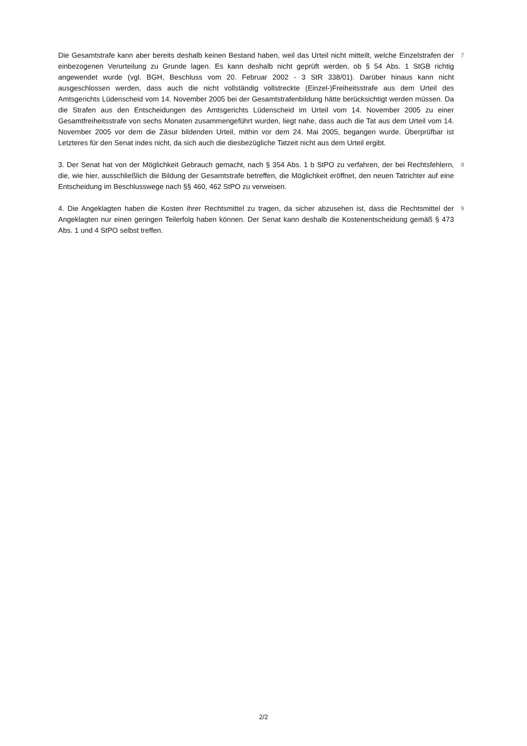Die Gesamtstrafe kann aber bereits deshalb keinen Bestand haben, weil das Urteil nicht mitteilt, welche Einzelstrafen der einbezogenen Verurteilung zu Grunde lagen. Es kann deshalb nicht geprüft werden, ob § 54 Abs. 1 StGB richtig angewendet wurde (vgl. BGH, Beschluss vom 20. Februar 2002 - 3 StR 338/01). Darüber hinaus kann nicht ausgeschlossen werden, dass auch die nicht vollständig vollstreckte (Einzel-)Freiheitsstrafe aus dem Urteil des Amtsgerichts Lüdenscheid vom 14. November 2005 bei der Gesamtstrafenbildung hätte berücksichtigt werden müssen. Da die Strafen aus den Entscheidungen des Amtsgerichts Lüdenscheid im Urteil vom 14. November 2005 zu einer Gesamtfreiheitsstrafe von sechs Monaten zusammengeführt wurden, liegt nahe, dass auch die Tat aus dem Urteil vom 14. November 2005 vor dem die Zäsur bildenden Urteil, mithin vor dem 24. Mai 2005, begangen wurde. Überprüfbar ist Letzteres für den Senat indes nicht, da sich auch die diesbezügliche Tatzeit nicht aus dem Urteil ergibt.
7
3. Der Senat hat von der Möglichkeit Gebrauch gemacht, nach § 354 Abs. 1 b StPO zu verfahren, der bei Rechtsfehlern, die, wie hier, ausschließlich die Bildung der Gesamtstrafe betreffen, die Möglichkeit eröffnet, den neuen Tatrichter auf eine Entscheidung im Beschlusswege nach §§ 460, 462 StPO zu verweisen.
8
4. Die Angeklagten haben die Kosten ihrer Rechtsmittel zu tragen, da sicher abzusehen ist, dass die Rechtsmittel der Angeklagten nur einen geringen Teilerfolg haben können. Der Senat kann deshalb die Kostenentscheidung gemäß § 473 Abs. 1 und 4 StPO selbst treffen.
9
2/2